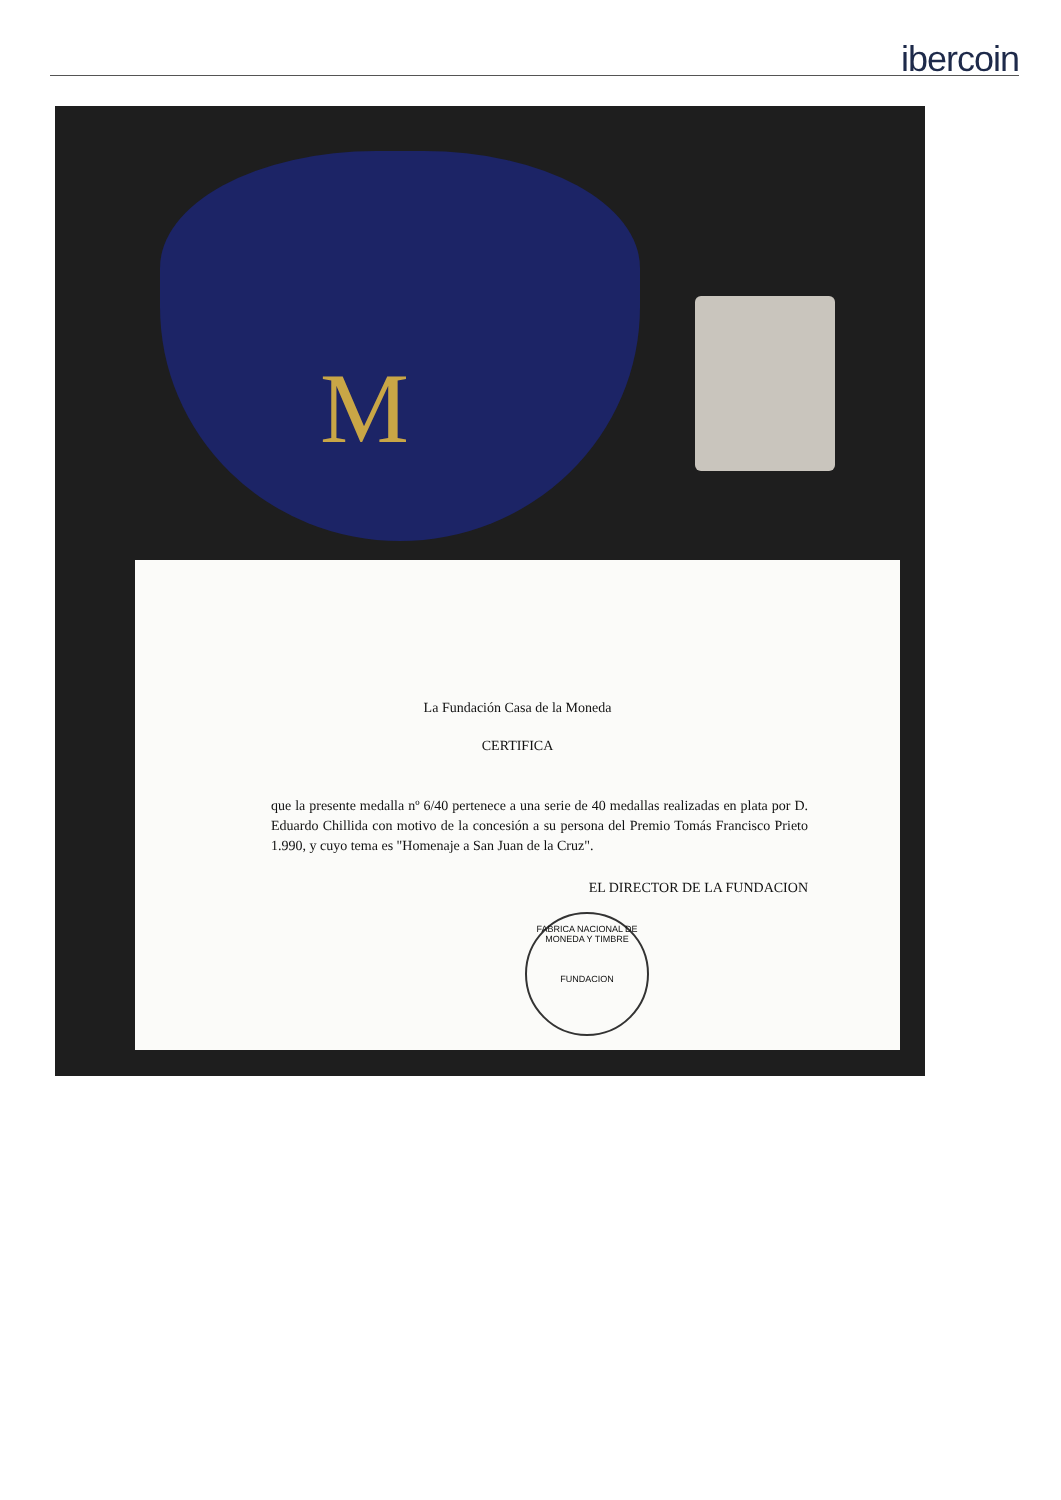ibercoin
M
La Fundación Casa de la Moneda
CERTIFICA
que la presente medalla nº 6/40 pertenece a una serie de 40 medallas realizadas en plata por D. Eduardo Chillida con motivo de la concesión a su persona del Premio Tomás Francisco Prieto 1.990, y cuyo tema es "Homenaje a San Juan de la Cruz".
EL DIRECTOR DE LA FUNDACION
FABRICA NACIONAL DE MONEDA Y TIMBRE
FUNDACION